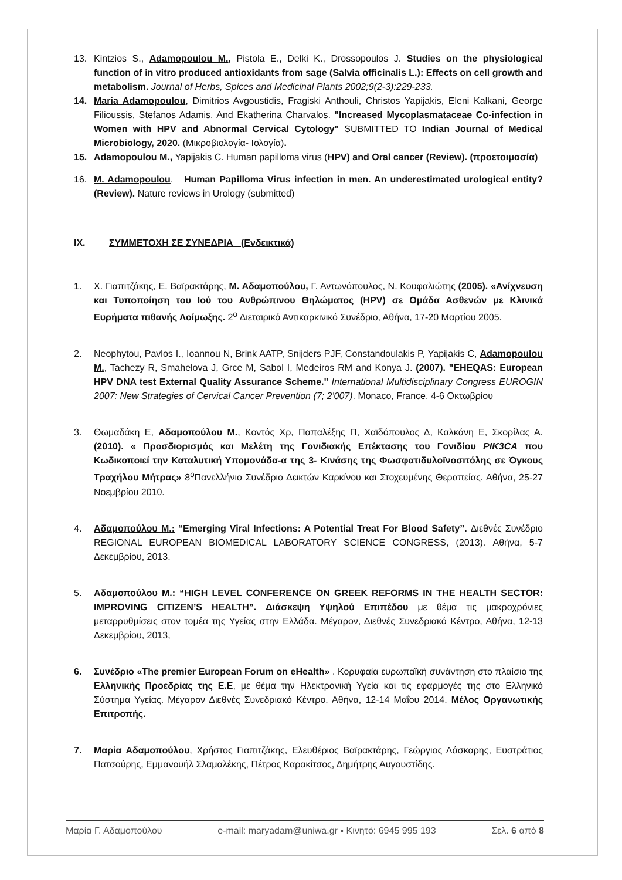13. Kintzios S., Adamopoulou M., Pistola E., Delki K., Drossopoulos J. Studies on the physiological function of in vitro produced antioxidants from sage (Salvia officinalis L.): Effects on cell growth and metabolism. Journal of Herbs, Spices and Medicinal Plants 2002;9(2-3):229-233.
14. Maria Adamopoulou, Dimitrios Avgoustidis, Fragiski Anthouli, Christos Yapijakis, Eleni Kalkani, George Filioussis, Stefanos Adamis, And Ekatherina Charvalos. "Increased Mycoplasmataceae Co-infection in Women with HPV and Abnormal Cervical Cytology" SUBMITTED TO Indian Journal of Medical Microbiology, 2020. (Μικροβιολογία- Ιολογία).
15. Adamopoulou M., Yapijakis C. Human papilloma virus (HPV) and Oral cancer (Review). (προετοιμασία)
16. M. Adamopoulou. Human Papilloma Virus infection in men. An underestimated urological entity? (Review). Nature reviews in Urology (submitted)
IX. ΣΥΜΜΕΤΟΧΗ ΣΕ ΣΥΝΕΔΡΙΑ (Ενδεικτικά)
1. Χ. Γιαπιτζάκης, Ε. Βαϊρακτάρης, Μ. Αδαμοπούλου, Γ. Αντωνόπουλος, Ν. Κουφαλιώτης (2005). «Ανίχνευση και Τυποποίηση του Ιού του Ανθρώπινου Θηλώματος (HPV) σε Ομάδα Ασθενών με Κλινικά Ευρήματα πιθανής Λοίμωξης. 2<sup>ο</sup> Διεταιρικό Αντικαρκινικό Συνέδριο, Αθήνα, 17-20 Μαρτίου 2005.
2. Neophytou, Pavlos I., Ioannou N, Brink AATP, Snijders PJF, Constandoulakis P, Yapijakis C, Adamopoulou M., Tachezy R, Smahelova J, Grce M, Sabol I, Medeiros RM and Konya J. (2007). "EHEQAS: European HPV DNA test External Quality Assurance Scheme." International Multidisciplinary Congress EUROGIN 2007: New Strategies of Cervical Cancer Prevention (7; 2'007). Monaco, France, 4-6 Οκτωβρίου
3. Θωμαδάκη Ε, Αδαμοπούλου Μ., Κοντός Χρ, Παπαλέξης Π, Χαϊδόπουλος Δ, Καλκάνη Ε, Σκορίλας Α. (2010). « Προσδιορισμός και Μελέτη της Γονιδιακής Επέκτασης του Γονιδίου PIK3CA που Κωδικοποιεί την Καταλυτική Υπομονάδα-α της 3- Κινάσης της Φωσφατιδυλοϊνοσιτόλης σε Όγκους Τραχήλου Μήτρας» 8<sup>ο</sup>Πανελλήνιο Συνέδριο Δεικτών Καρκίνου και Στοχευμένης Θεραπείας. Αθήνα, 25-27 Νοεμβρίου 2010.
4. Αδαμοπούλου Μ.: “Emerging Viral Infections: A Potential Treat For Blood Safety”. Διεθνές Συνέδριο REGIONAL EUROPEAN BIOMEDICAL LABORATORY SCIENCE CONGRESS, (2013). Αθήνα, 5-7 Δεκεμβρίου, 2013.
5. Αδαμοπούλου Μ.: “HIGH LEVEL CONFERENCE ON GREEK REFORMS IN THE HEALTH SECTOR: IMPROVING CITIZEN’S HEALTH”. Διάσκεψη Υψηλού Επιπέδου με θέμα τις μακροχρόνιες μεταρρυθμίσεις στον τομέα της Υγείας στην Ελλάδα. Μέγαρον, Διεθνές Συνεδριακό Κέντρο, Αθήνα, 12-13 Δεκεμβρίου, 2013,
6. Συνέδριο «The premier European Forum on eHealth» . Κορυφαία ευρωπαϊκή συνάντηση στο πλαίσιο της Ελληνικής Προεδρίας της Ε.Ε, με θέμα την Ηλεκτρονική Υγεία και τις εφαρμογές της στο Ελληνικό Σύστημα Υγείας. Μέγαρον Διεθνές Συνεδριακό Κέντρο. Αθήνα, 12-14 Μαΐου 2014. Μέλος Οργανωτικής Επιτροπής.
7. Μαρία Αδαμοπούλου, Χρήστος Γιαπιτζάκης, Ελευθέριος Βαϊρακτάρης, Γεώργιος Λάσκαρης, Ευστράτιος Πατσούρης, Εμμανουήλ Σλαμαλέκης, Πέτρος Καρακίτσος, Δημήτρης Αυγουστίδης.
Μαρία Γ. Αδαμοπούλου e-mail: maryadam@uniwa.gr ▪ Κινητό: 6945 995 193 Σελ. 6 από 8